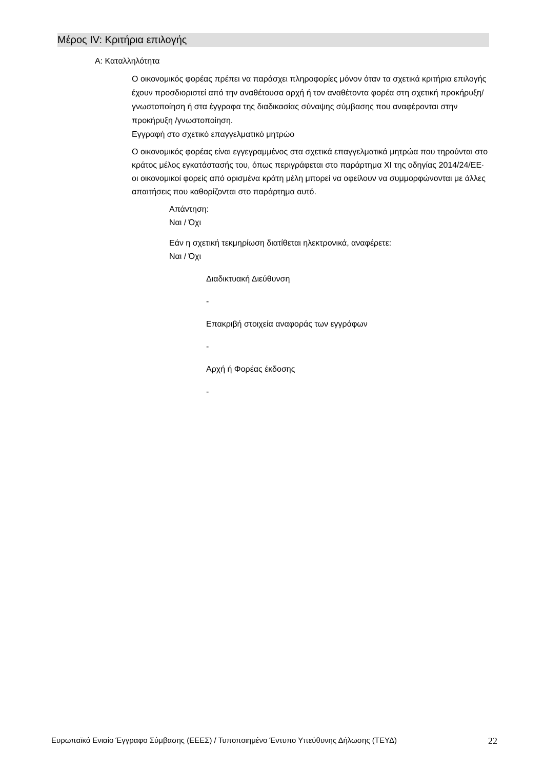Μέρος IV: Κριτήρια επιλογής
Α: Καταλληλότητα
Ο οικονομικός φορέας πρέπει να παράσχει πληροφορίες μόνον όταν τα σχετικά κριτήρια επιλογής έχουν προσδιοριστεί από την αναθέτουσα αρχή ή τον αναθέτοντα φορέα στη σχετική προκήρυξη/γνωστοποίηση ή στα έγγραφα της διαδικασίας σύναψης σύμβασης που αναφέρονται στην προκήρυξη /γνωστοποίηση.
Εγγραφή στο σχετικό επαγγελματικό μητρώο
Ο οικονομικός φορέας είναι εγγεγραμμένος στα σχετικά επαγγελματικά μητρώα που τηρούνται στο κράτος μέλος εγκατάστασής του, όπως περιγράφεται στο παράρτημα XI της οδηγίας 2014/24/ΕΕ· οι οικονομικοί φορείς από ορισμένα κράτη μέλη μπορεί να οφείλουν να συμμορφώνονται με άλλες απαιτήσεις που καθορίζονται στο παράρτημα αυτό.
Απάντηση:
Ναι / Όχι
Εάν η σχετική τεκμηρίωση διατίθεται ηλεκτρονικά, αναφέρετε:
Ναι / Όχι
Διαδικτυακή Διεύθυνση
-
Επακριβή στοιχεία αναφοράς των εγγράφων
-
Αρχή ή Φορέας έκδοσης
-
Ευρωπαϊκό Ενιαίο Έγγραφο Σύμβασης (ΕΕΕΣ) / Τυποποιημένο Έντυπο Υπεύθυνης Δήλωσης (ΤΕΥΔ) 22